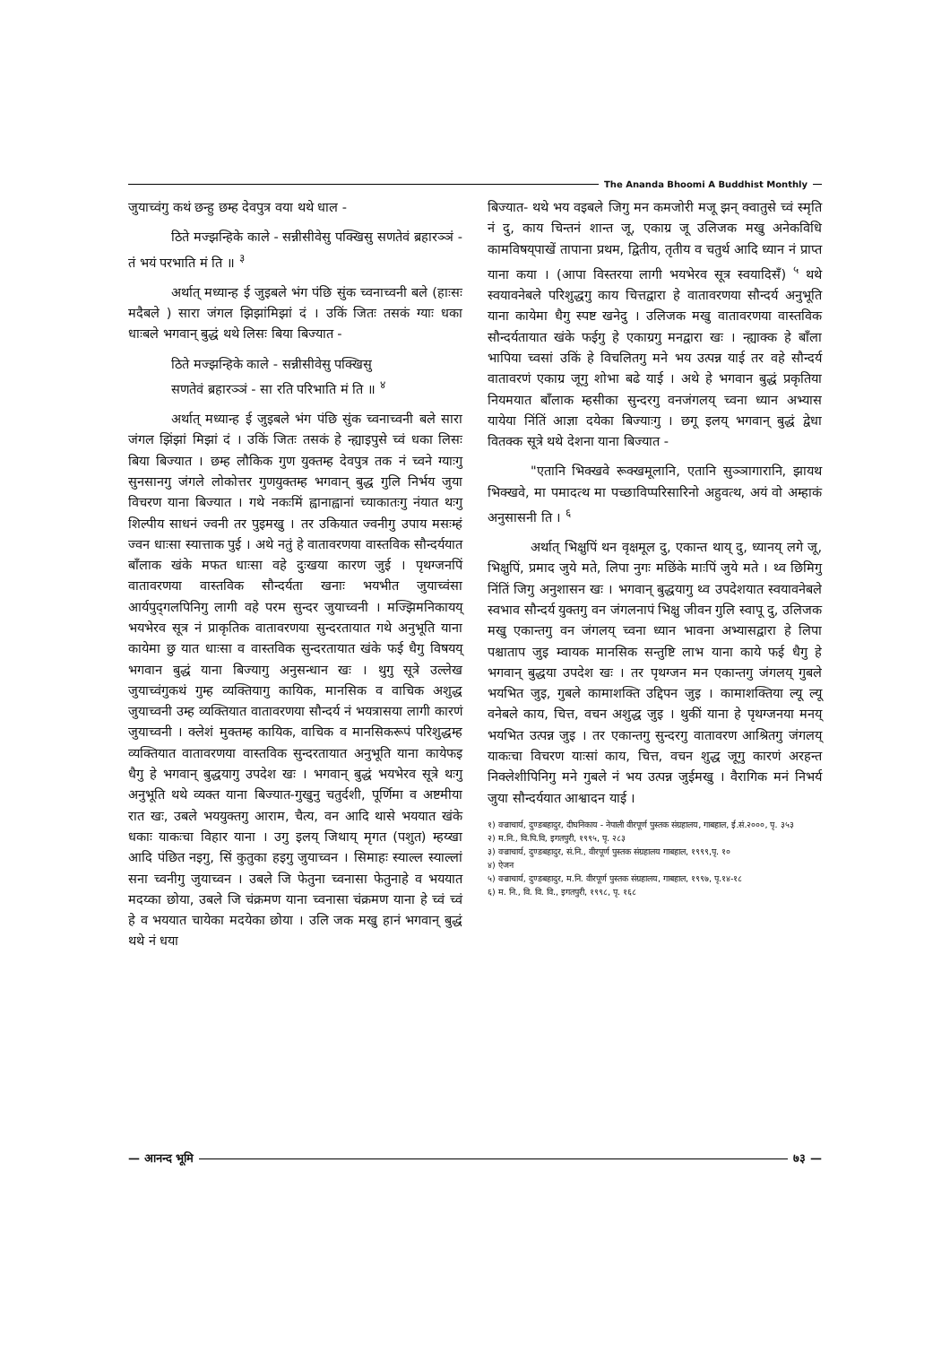The Ananda Bhoomi A Buddhist Monthly
जुयाच्वंगु कथं छन्हु छम्ह देवपुत्र वया थथे धाल -
ठिते मज्झन्हिके काले - सन्नीसीवेसु पक्खिसु सणतेवं ब्रहारञ्ञं - तं भयं परभाति मं ति ॥ <sup>३</sup>
अर्थात् मध्यान्ह ई जुइबले भंग पंछि सुंक च्वनाच्वनी बले (हाःसः मदैबले ) सारा जंगल झिझांमिझां दं । उकिं जितः तसकं ग्याः धका धाःबले भगवान् बुद्धं थथे लिसः बिया बिज्यात -
ठिते मज्झन्हिके काले - सन्नीसीवेसु पक्खिसु
सणतेवं ब्रहारञ्ञं - सा रति परिभाति मं ति ॥ <sup>४</sup>
अर्थात् मध्यान्ह ई जुइबले भंग पंछि सुंक च्वनाच्वनी बले सारा जंगल झिंझां मिझां दं । उकिं जितः तसकं हे न्ह्याइपुसे च्वं धका लिसः बिया बिज्यात । छम्ह लौकिक गुण युक्तम्ह देवपुत्र तक नं च्वने ग्याःगु सुनसानगु जंगले लोकोत्तर गुणयुक्तम्ह भगवान् बुद्ध गुलि निर्भय जुया विचरण याना बिज्यात । गथे नकःमिं ह्वानाह्वानां च्याकातःगु नंयात थःगु शिल्पीय साधनं ज्वनी तर पुइमखु । तर उकियात ज्वनीगु उपाय मसःम्हं ज्वन धाःसा स्यात्ताक पुई । अथे नतुं हे वातावरणया वास्तविक सौन्दर्ययात बाँलाक खंके मफत धाःसा वहे दुःखया कारण जुई । पृथग्जनपिं वातावरणया वास्तविक सौन्दर्यता खनाः भयभीत जुयाच्वंसा आर्यपुद्‌गलपिनिगु लागी वहे परम सुन्दर जुयाच्वनी । मज्झिमनिकायय् भयभेरव सूत्र नं प्राकृतिक वातावरणया सुन्दरतायात गथे अनुभूति याना कायेमा छु यात धाःसा व वास्तविक सुन्दरतायात खंके फई धैगु विषयय् भगवान बुद्धं याना बिज्यागु अनुसन्धान खः । थुगु सूत्रे उल्लेख जुयाच्वंगुकथं गुम्ह व्यक्तियागु कायिक, मानसिक व वाचिक अशुद्ध जुयाच्वनी उम्ह व्यक्तियात वातावरणया सौन्दर्य नं भयत्रासया लागी कारणं जुयाच्वनी । क्लेशं मुक्तम्ह कायिक, वाचिक व मानसिकरूपं परिशुद्धम्ह व्यक्तियात वातावरणया वास्तविक सुन्दरतायात अनुभूति याना कायेफइ धैगु हे भगवान् बुद्धयागु उपदेश खः । भगवान् बुद्धं भयभेरव सूत्रे थःगु अनुभूति थथे व्यक्त याना बिज्यात-गुखुनु चतुर्दशी, पूर्णिमा व अष्टमीया रात खः, उबले भययुक्तगु आराम, चैत्य, वन आदि थासे भययात खंके धकाः याकःचा विहार याना । उगु इलय् जिथाय् मृगत (पशुत) म्हय्खा आदि पंछित नइगु, सिं कुतुका हइगु जुयाच्वन । सिमाहः स्याल्ल स्याल्लां सना च्वनीगु जुयाच्वन । उबले जि फेतुना च्वनासा फेतुनाहे व भययात मदय्का छोया, उबले जि चंक्रमण याना च्वनासा चंक्रमण याना हे च्वं च्वं हे व भययात चायेका मदयेका छोया । उलि जक मखु हानं भगवान् बुद्धं थथे नं धया
बिज्यात- थथे भय वइबले जिगु मन कमजोरी मजू झन् क्वातुसे च्वं स्मृति नं दु, काय चिन्तनं शान्त जू, एकाग्र जू उलिजक मखु अनेकविधि कामविषय्‌पाखें तापाना प्रथम, द्वितीय, तृतीय व चतुर्थ आदि ध्यान नं प्राप्त याना कया । (आपा विस्तरया लागी भयभेरव सूत्र स्वयादिसँ) <sup>५</sup> थथे स्वयावनेबले परिशुद्धगु काय चित्तद्वारा हे वातावरणया सौन्दर्य अनुभूति याना कायेमा धैगु स्पष्ट खनेदु । उलिजक मखु वातावरणया वास्तविक सौन्दर्यतायात खंके फईगु हे एकाग्रगु मनद्वारा खः । न्ह्याक्क हे बाँला भापिया च्वसां उकिं हे विचलितगु मने भय उत्पन्न याई तर वहे सौन्दर्य वातावरणं एकाग्र जूगु शोभा बढे याई । अथे हे भगवान बुद्धं प्रकृतिया नियमयात बाँलाक म्हसीका सुन्दरगु वनजंगलय् च्वना ध्यान अभ्यास यायेया निंतिं आज्ञा दयेका बिज्याःगु । छगू इलय् भगवान् बुद्धं द्वेधा वितक्क सूत्रे थथे देशना याना बिज्यात -
"एतानि भिक्खवे रूक्खमूलानि, एतानि सुञ्ञागारानि, झायथ भिक्खवे, मा पमादत्थ मा पच्छाविप्परिसारिनो अहुवत्थ, अयं वो अम्हाकं अनुसासनी ति । <sup>६</sup>
अर्थात् भिक्षुपिं थन वृक्षमूल दु, एकान्त थाय् दु, ध्यानय् लगे जू, भिक्षुपिं, प्रमाद जुये मते, लिपा नुगः मछिंके माःपिं जुये मते । थ्व छिमिगु निंतिं जिगु अनुशासन खः । भगवान् बुद्धयागु थ्व उपदेशयात स्वयावनेबले स्वभाव सौन्दर्य युक्तगु वन जंगलनापं भिक्षु जीवन गुलि स्वापू दु, उलिजक मखु एकान्तगु वन जंगलय् च्वना ध्यान भावना अभ्यासद्वारा हे लिपा पश्चाताप जुइ म्वायक मानसिक सन्तुष्टि लाभ याना काये फई धैगु हे भगवान् बुद्धया उपदेश खः । तर पृथग्जन मन एकान्तगु जंगलय् गुबले भयभित जुइ, गुबले कामाशक्ति उद्दिपन जुइ । कामाशक्तिया ल्यू ल्यू वनेबले काय, चित्त, वचन अशुद्ध जुइ । थुकीं याना हे पृथग्जनया मनय् भयभित उत्पन्न जुइ । तर एकान्तगु सुन्दरगु वातावरण आश्रितगु जंगलय् याकःचा विचरण याःसां काय, चित्त, वचन शुद्ध जूगु कारणं अरहन्त निक्लेशीपिनिगु मने गुबले नं भय उत्पन्न जुईमखु । वैरागिक मनं निभर्य जुया सौन्दर्ययात आश्वादन याई ।
१) वज्राचार्य, दुण्डबहादुर, दीघनिकाय - नेपाली वीरपूर्ण पुस्तक संग्रहालय, गाबहाल, ई.सं.२०००, पृ. ३५३
२) म.नि., वि.पि.वि, इगतपुरी, १९९५, पृ. २८३
३) वज्राचार्य, दुण्डबहादुर, सं.नि., वीरपूर्ण पुस्तक संग्रहालय गाबहाल, १९९९,पृ. १०
४) ऐजन
५) वज्राचार्य, दुण्डबहादुर, म.नि. वीरपूर्ण पुस्तक संग्रहालय, गाबहाल, १९९७, पृ.१४-१८
६) म. नि., वि. वि. वि., इगतपुरी, १९९८, पृ. १६८
— आनन्द भूमि ७३ —